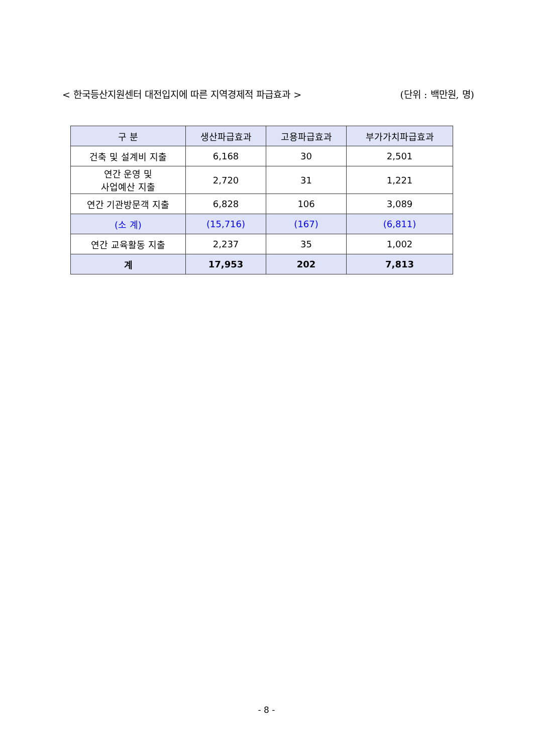< 한국등산지원센터 대전입지에 따른 지역경제적 파급효과 > (단위 : 백만원, 명)
| 구 분 | 생산파급효과 | 고용파급효과 | 부가가치파급효과 |
| --- | --- | --- | --- |
| 건축 및 설계비 지출 | 6,168 | 30 | 2,501 |
| 연간 운영 및 사업예산 지출 | 2,720 | 31 | 1,221 |
| 연간 기관방문객 지출 | 6,828 | 106 | 3,089 |
| (소 계) | (15,716) | (167) | (6,811) |
| 연간 교육활동 지출 | 2,237 | 35 | 1,002 |
| 계 | 17,953 | 202 | 7,813 |
- 8 -